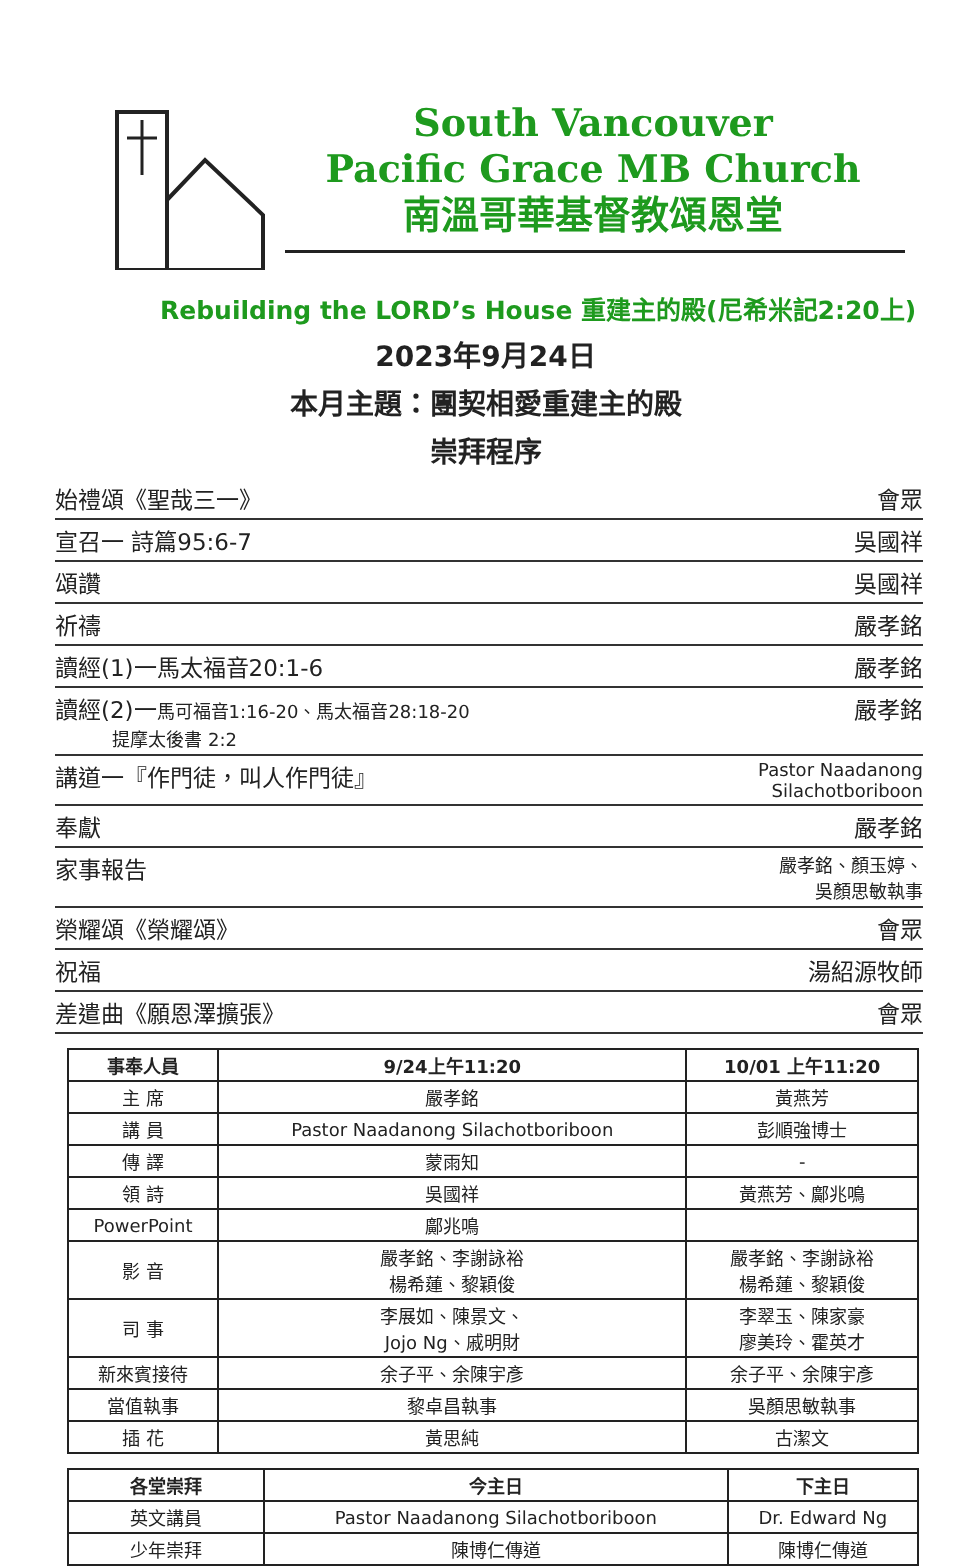South Vancouver
Pacific Grace MB Church
南溫哥華基督教頌恩堂
Rebuilding the LORD’s House 重建主的殿(尼希米記2:20上)
2023年9月24日
本月主題：團契相愛重建主的殿
崇拜程序
始禮頌《聖哉三一》 會眾
宣召一 詩篇95:6-7 吳國祥
頌讚 吳國祥
祈禱 嚴孝銘
讀經(1)一馬太福音20:1-6 嚴孝銘
讀經(2)一馬可福音1:16-20、馬太福音28:18-20
提摩太後書 2:2 嚴孝銘
講道一『作門徒，叫人作門徒』 Pastor Naadanong
Silachotboriboon
奉獻 嚴孝銘
家事報告 嚴孝銘、顏玉婷、
吳顏思敏執事
榮耀頌《榮耀頌》 會眾
祝福 湯紹源牧師
差遣曲《願恩澤擴張》 會眾
| 事奉人員 | 9/24上午11:20 | 10/01 上午11:20 |
| --- | --- | --- |
| 主 席 | 嚴孝銘 | 黃燕芳 |
| 講 員 | Pastor Naadanong Silachotboriboon | 彭順強博士 |
| 傳 譯 | 蒙雨知 | - |
| 領 詩 | 吳國祥 | 黃燕芳、鄺兆鳴 |
| PowerPoint | 鄺兆鳴 | |
| 影 音 | 嚴孝銘、李謝詠裕 楊希蓮、黎穎俊 | 嚴孝銘、李謝詠裕 楊希蓮、黎穎俊 |
| 司 事 | 李展如、陳景文、 Jojo Ng、戚明財 | 李翠玉、陳家豪 廖美玲、霍英才 |
| 新來賓接待 | 余子平、余陳宇彥 | 余子平、余陳宇彥 |
| 當值執事 | 黎卓昌執事 | 吳顏思敏執事 |
| 插 花 | 黃思純 | 古潔文 |
| 各堂崇拜 | 今主日 | 下主日 |
| --- | --- | --- |
| 英文講員 | Pastor Naadanong Silachotboriboon | Dr. Edward Ng |
| 少年崇拜 | 陳博仁傳道 | 陳博仁傳道 |